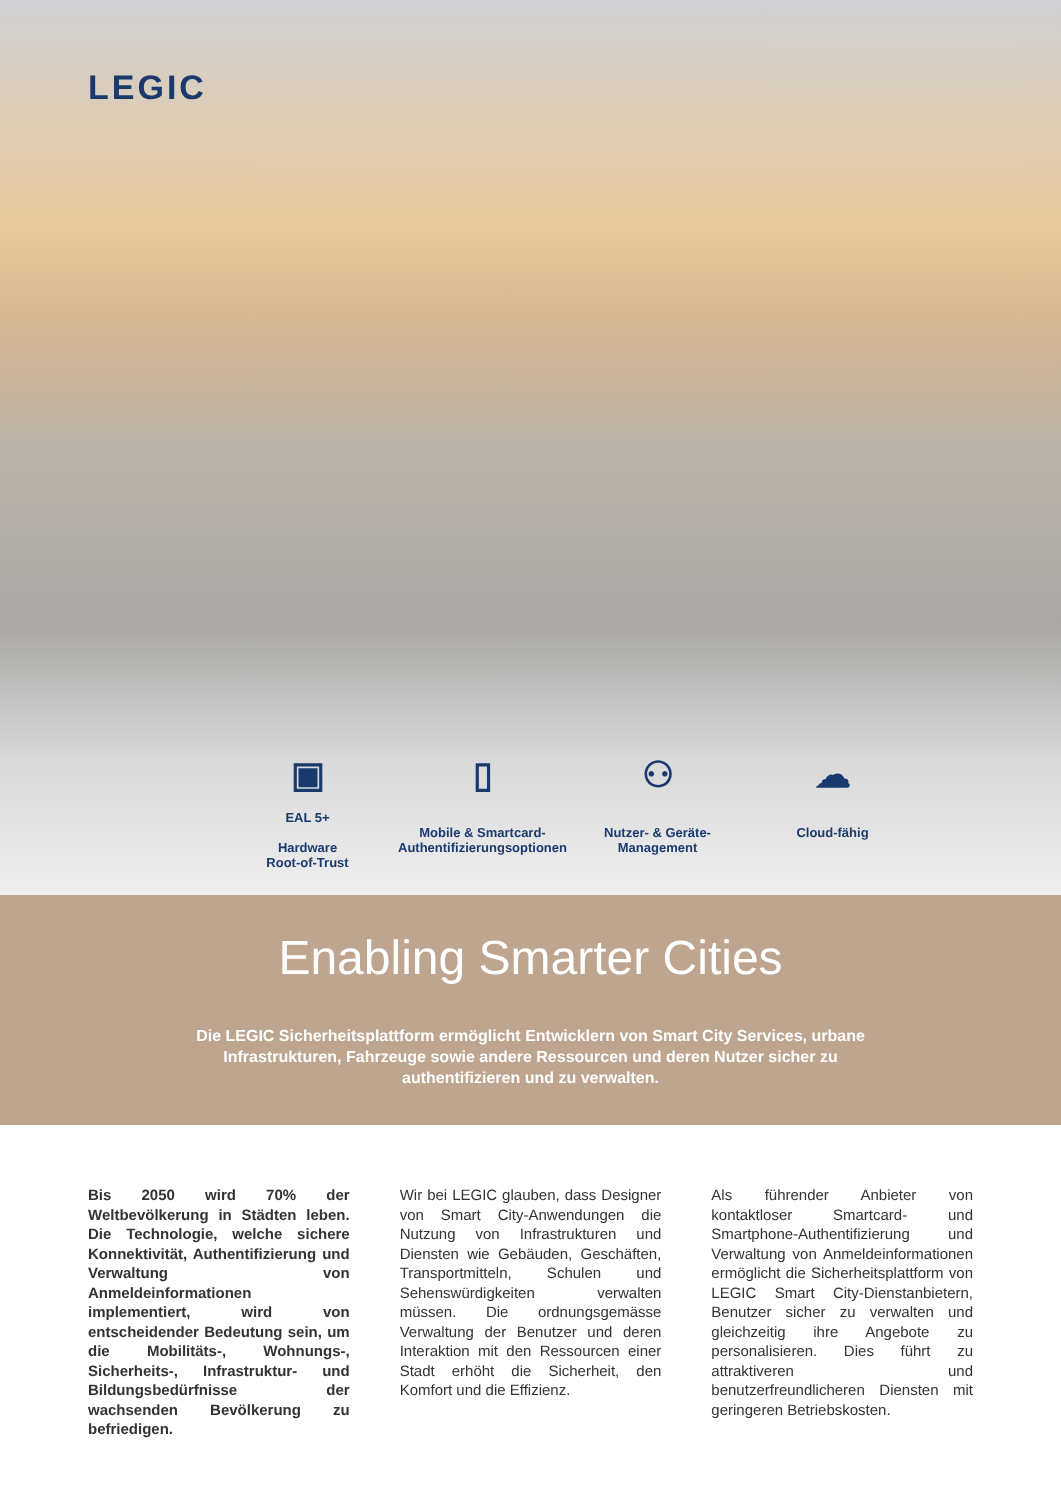LEGIC
▣
EAL 5+
Hardware
Root-of-Trust
▯
Mobile & Smartcard-
Authentifizierungsoptionen
⚇
Nutzer- & Geräte-
Management
☁
Cloud-fähig
Enabling Smarter Cities
Die LEGIC Sicherheitsplattform ermöglicht Entwicklern von Smart City Services, urbane Infrastrukturen, Fahrzeuge sowie andere Ressourcen und deren Nutzer sicher zu authentifizieren und zu verwalten.
Bis 2050 wird 70% der Weltbevölkerung in Städten leben. Die Technologie, welche sichere Konnektivität, Authentifizierung und Verwaltung von Anmeldeinformationen implementiert, wird von entscheidender Bedeutung sein, um die Mobilitäts-, Wohnungs-, Sicherheits-, Infrastruktur- und Bildungsbedürfnisse der wachsenden Bevölkerung zu befriedigen.
Wir bei LEGIC glauben, dass Designer von Smart City-Anwendungen die Nutzung von Infrastrukturen und Diensten wie Gebäuden, Geschäften, Transportmitteln, Schulen und Sehenswürdigkeiten verwalten müssen. Die ordnungsgemässe Verwaltung der Benutzer und deren Interaktion mit den Ressourcen einer Stadt erhöht die Sicherheit, den Komfort und die Effizienz.
Als führender Anbieter von kontaktloser Smartcard- und Smartphone-Authentifizierung und Verwaltung von Anmeldeinformationen ermöglicht die Sicherheitsplattform von LEGIC Smart City-Dienstanbietern, Benutzer sicher zu verwalten und gleichzeitig ihre Angebote zu personalisieren. Dies führt zu attraktiveren und benutzerfreundlicheren Diensten mit geringeren Betriebskosten.